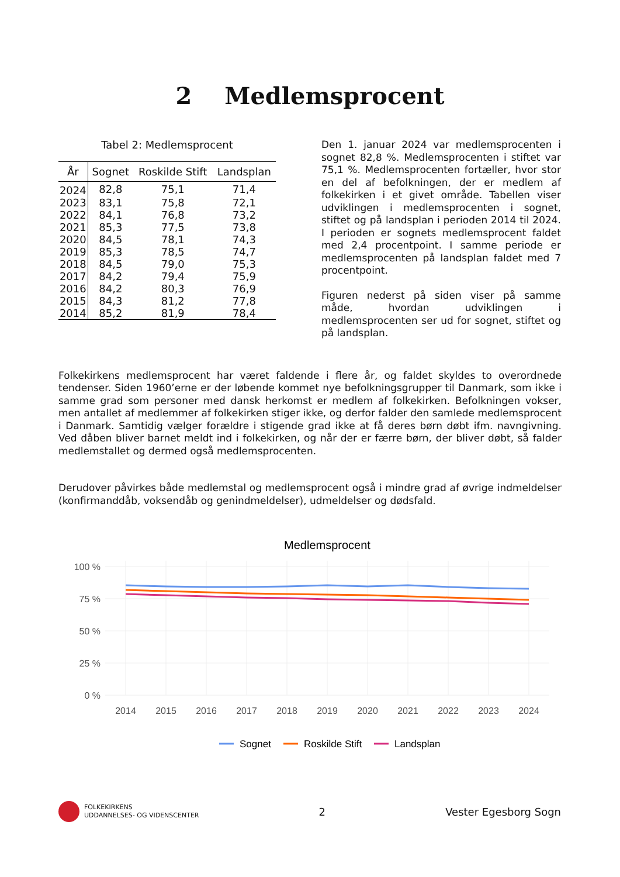2 Medlemsprocent
Tabel 2: Medlemsprocent
| År | Sognet | Roskilde Stift | Landsplan |
| --- | --- | --- | --- |
| 2024 | 82,8 | 75,1 | 71,4 |
| 2023 | 83,1 | 75,8 | 72,1 |
| 2022 | 84,1 | 76,8 | 73,2 |
| 2021 | 85,3 | 77,5 | 73,8 |
| 2020 | 84,5 | 78,1 | 74,3 |
| 2019 | 85,3 | 78,5 | 74,7 |
| 2018 | 84,5 | 79,0 | 75,3 |
| 2017 | 84,2 | 79,4 | 75,9 |
| 2016 | 84,2 | 80,3 | 76,9 |
| 2015 | 84,3 | 81,2 | 77,8 |
| 2014 | 85,2 | 81,9 | 78,4 |
Den 1. januar 2024 var medlemsprocenten i sognet 82,8 %. Medlemsprocenten i stiftet var 75,1 %. Medlemsprocenten fortæller, hvor stor en del af befolkningen, der er medlem af folkekirken i et givet område. Tabellen viser udviklingen i medlemsprocenten i sognet, stiftet og på landsplan i perioden 2014 til 2024. I perioden er sognets medlemsprocent faldet med 2,4 procentpoint. I samme periode er medlemsprocenten på landsplan faldet med 7 procentpoint.
Figuren nederst på siden viser på samme måde, hvordan udviklingen i medlemsprocenten ser ud for sognet, stiftet og på landsplan.
Folkekirkens medlemsprocent har været faldende i flere år, og faldet skyldes to overordnede tendenser. Siden 1960’erne er der løbende kommet nye befolkningsgrupper til Danmark, som ikke i samme grad som personer med dansk herkomst er medlem af folkekirken. Befolkningen vokser, men antallet af medlemmer af folkekirken stiger ikke, og derfor falder den samlede medlemsprocent i Danmark. Samtidig vælger forældre i stigende grad ikke at få deres børn døbt ifm. navngivning. Ved dåben bliver barnet meldt ind i folkekirken, og når der er færre børn, der bliver døbt, så falder medlemstallet og dermed også medlemsprocenten.
Derudover påvirkes både medlemstal og medlemsprocent også i mindre grad af øvrige indmeldelser (konfirmanddåb, voksendåb og genindmeldelser), udmeldelser og dødsfald.
Medlemsprocent
100 %
75 %
50 %
25 %
0 %
2014
2015
2016
2017
2018
2019
2020
2021
2022
2023
2024
Sognet
Roskilde Stift
Landsplan
FOLKEKIRKENS
UDDANNELSES- OG VIDENSCENTER
2 Vester Egesborg Sogn